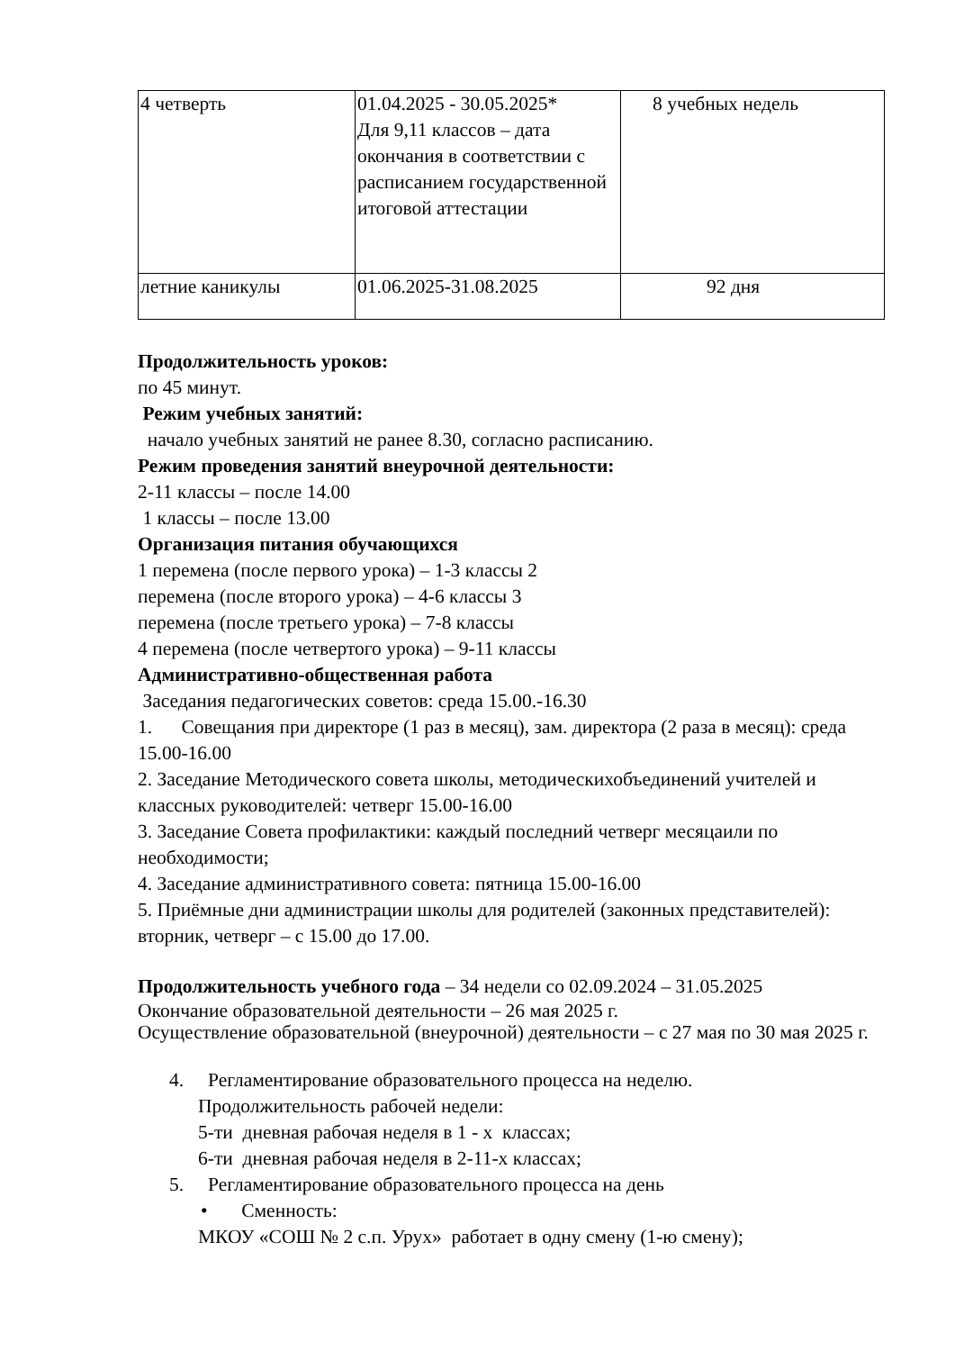| 4 четверть | 01.04.2025 - 30.05.2025* Для 9,11 классов – дата окончания в соответствии с расписанием государственной итоговой аттестации | 8 учебных недель |
| летние каникулы | 01.06.2025-31.08.2025 | 92 дня |
Продолжительность уроков:
по 45 минут.
Режим учебных занятий:
начало учебных занятий не ранее 8.30, согласно расписанию.
Режим проведения занятий внеурочной деятельности:
2-11 классы – после 14.00
1 классы – после 13.00
Организация питания обучающихся
1 перемена (после первого урока) – 1-3 классы 2
перемена (после второго урока) – 4-6 классы 3
перемена (после третьего урока) – 7-8 классы
4 перемена (после четвертого урока) – 9-11 классы
Административно-общественная работа
Заседания педагогических советов: среда 15.00.-16.30
1. Совещания при директоре (1 раз в месяц), зам. директора (2 раза в месяц): среда 15.00-16.00
2. Заседание Методического совета школы, методическихобъединений учителей и классных руководителей: четверг 15.00-16.00
3. Заседание Совета профилактики: каждый последний четверг месяцаили по необходимости;
4. Заседание административного совета: пятница 15.00-16.00
5. Приёмные дни администрации школы для родителей (законных представителей): вторник, четверг – с 15.00 до 17.00.
Продолжительность учебного года – 34 недели со 02.09.2024 – 31.05.2025
Окончание образовательной деятельности – 26 мая 2025 г.
Осуществление образовательной (внеурочной) деятельности – с 27 мая по 30 мая 2025 г.
4. Регламентирование образовательного процесса на неделю.
Продолжительность рабочей недели:
5-ти дневная рабочая неделя в 1 - х классах;
6-ти дневная рабочая неделя в 2-11-х классах;
5. Регламентирование образовательного процесса на день
• Сменность:
МКОУ «СОШ № 2 с.п. Урух» работает в одну смену (1-ю смену);